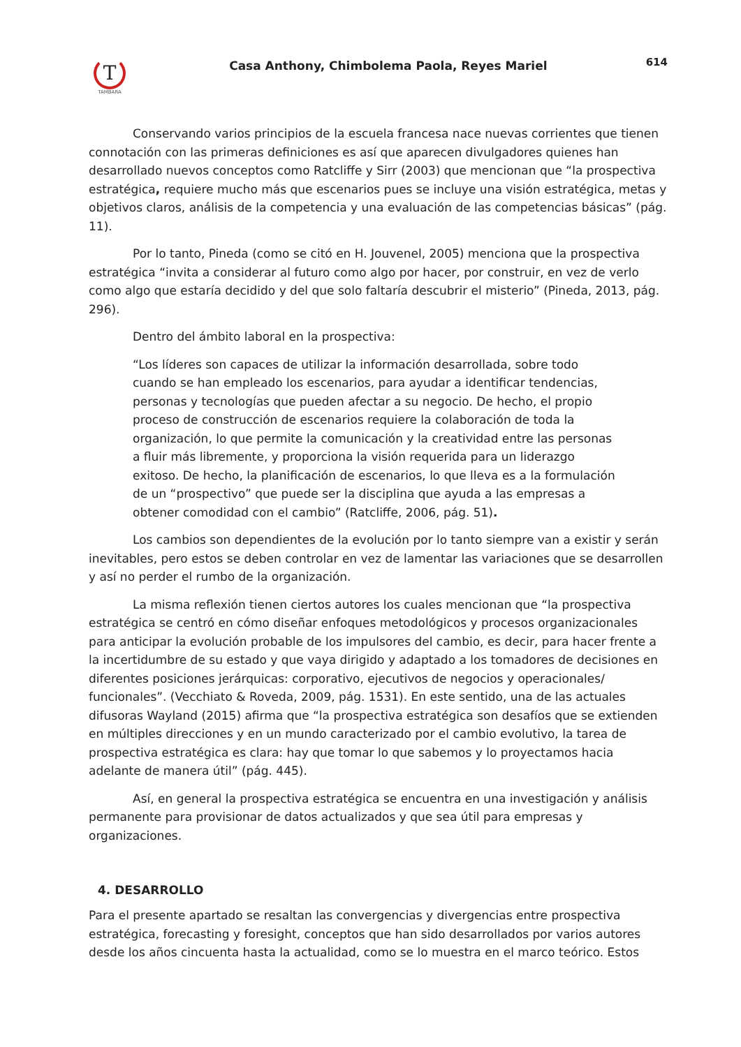T
TAMBARA
Casa Anthony, Chimbolema Paola, Reyes Mariel
614
Conservando varios principios de la escuela francesa nace nuevas corrientes que tienen connotación con las primeras definiciones es así que aparecen divulgadores quienes han desarrollado nuevos conceptos como Ratcliffe y Sirr (2003) que mencionan que “la prospectiva estratégica, requiere mucho más que escenarios pues se incluye una visión estratégica, metas y objetivos claros, análisis de la competencia y una evaluación de las competencias básicas” (pág. 11).
Por lo tanto, Pineda (como se citó en H. Jouvenel, 2005) menciona que la prospectiva estratégica “invita a considerar al futuro como algo por hacer, por construir, en vez de verlo como algo que estaría decidido y del que solo faltaría descubrir el misterio” (Pineda, 2013, pág. 296).
Dentro del ámbito laboral en la prospectiva:
“Los líderes son capaces de utilizar la información desarrollada, sobre todo cuando se han empleado los escenarios, para ayudar a identificar tendencias, personas y tecnologías que pueden afectar a su negocio. De hecho, el propio proceso de construcción de escenarios requiere la colaboración de toda la organización, lo que permite la comunicación y la creatividad entre las personas a fluir más libremente, y proporciona la visión requerida para un liderazgo exitoso. De hecho, la planificación de escenarios, lo que lleva es a la formulación de un “prospectivo” que puede ser la disciplina que ayuda a las empresas a obtener comodidad con el cambio” (Ratcliffe, 2006, pág. 51).
Los cambios son dependientes de la evolución por lo tanto siempre van a existir y serán inevitables, pero estos se deben controlar en vez de lamentar las variaciones que se desarrollen y así no perder el rumbo de la organización.
La misma reflexión tienen ciertos autores los cuales mencionan que “la prospectiva estratégica se centró en cómo diseñar enfoques metodológicos y procesos organizacionales para anticipar la evolución probable de los impulsores del cambio, es decir, para hacer frente a la incertidumbre de su estado y que vaya dirigido y adaptado a los tomadores de decisiones en diferentes posiciones jerárquicas: corporativo, ejecutivos de negocios y operacionales/ funcionales”. (Vecchiato & Roveda, 2009, pág. 1531). En este sentido, una de las actuales difusoras Wayland (2015) afirma que “la prospectiva estratégica son desafíos que se extienden en múltiples direcciones y en un mundo caracterizado por el cambio evolutivo, la tarea de prospectiva estratégica es clara: hay que tomar lo que sabemos y lo proyectamos hacia adelante de manera útil” (pág. 445).
Así, en general la prospectiva estratégica se encuentra en una investigación y análisis permanente para provisionar de datos actualizados y que sea útil para empresas y organizaciones.
4. DESARROLLO
Para el presente apartado se resaltan las convergencias y divergencias entre prospectiva estratégica, forecasting y foresight, conceptos que han sido desarrollados por varios autores desde los años cincuenta hasta la actualidad, como se lo muestra en el marco teórico. Estos